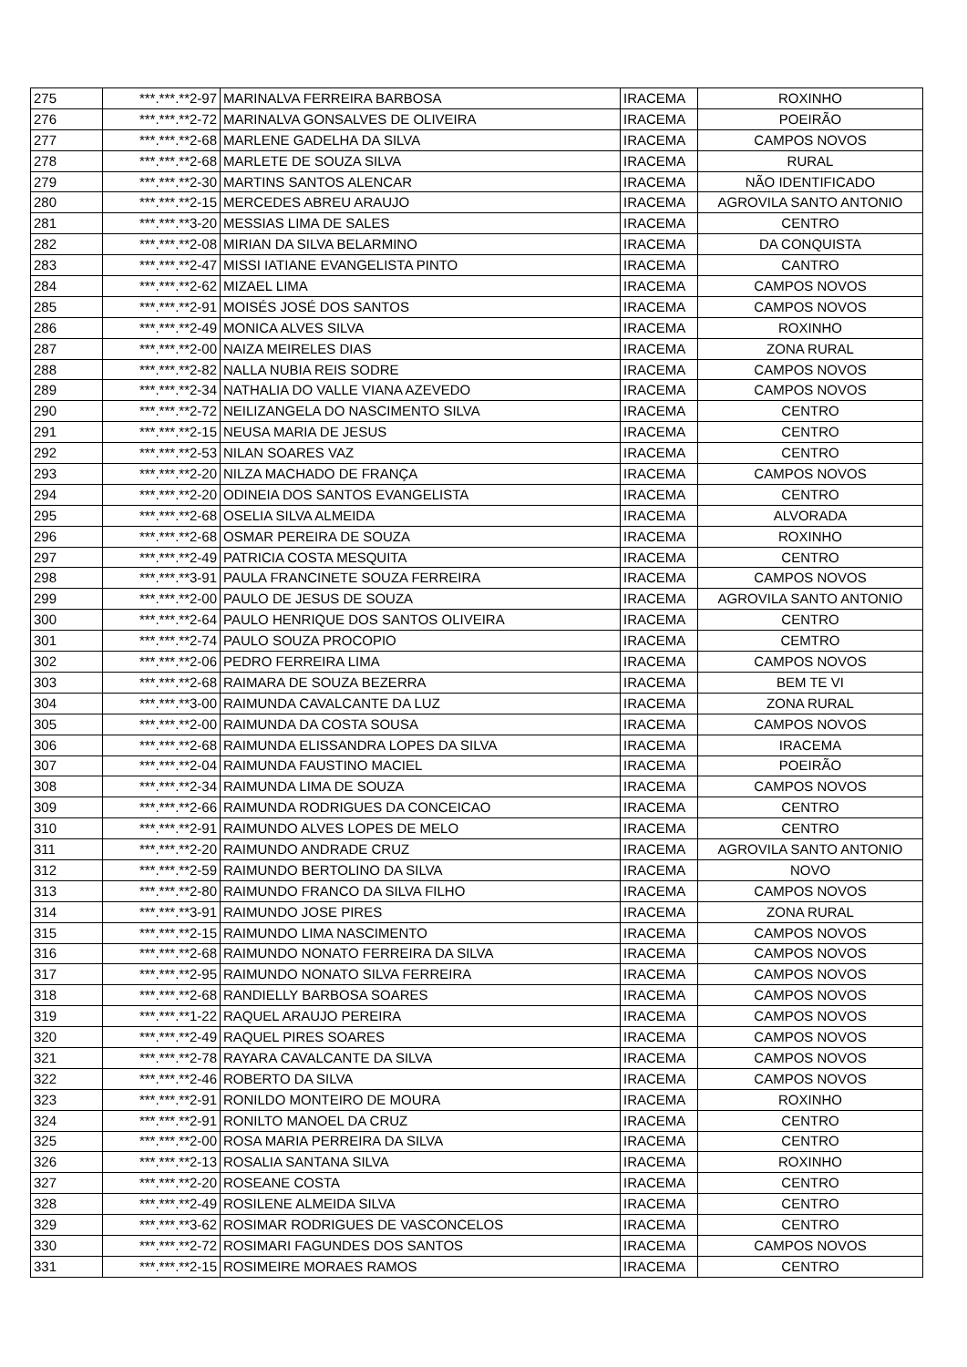| 275 | ***.***.**2-97 | MARINALVA FERREIRA BARBOSA | IRACEMA | ROXINHO |
| 276 | ***.***.**2-72 | MARINALVA GONSALVES DE OLIVEIRA | IRACEMA | POEIRÃO |
| 277 | ***.***.**2-68 | MARLENE GADELHA DA SILVA | IRACEMA | CAMPOS NOVOS |
| 278 | ***.***.**2-68 | MARLETE DE SOUZA SILVA | IRACEMA | RURAL |
| 279 | ***.***.**2-30 | MARTINS SANTOS ALENCAR | IRACEMA | NÃO IDENTIFICADO |
| 280 | ***.***.**2-15 | MERCEDES ABREU ARAUJO | IRACEMA | AGROVILA SANTO ANTONIO |
| 281 | ***.***.**3-20 | MESSIAS LIMA DE SALES | IRACEMA | CENTRO |
| 282 | ***.***.**2-08 | MIRIAN DA SILVA BELARMINO | IRACEMA | DA CONQUISTA |
| 283 | ***.***.**2-47 | MISSI IATIANE EVANGELISTA PINTO | IRACEMA | CANTRO |
| 284 | ***.***.**2-62 | MIZAEL LIMA | IRACEMA | CAMPOS NOVOS |
| 285 | ***.***.**2-91 | MOISÉS JOSÉ DOS SANTOS | IRACEMA | CAMPOS NOVOS |
| 286 | ***.***.**2-49 | MONICA ALVES SILVA | IRACEMA | ROXINHO |
| 287 | ***.***.**2-00 | NAIZA MEIRELES DIAS | IRACEMA | ZONA RURAL |
| 288 | ***.***.**2-82 | NALLA NUBIA REIS SODRE | IRACEMA | CAMPOS NOVOS |
| 289 | ***.***.**2-34 | NATHALIA DO VALLE VIANA AZEVEDO | IRACEMA | CAMPOS NOVOS |
| 290 | ***.***.**2-72 | NEILIZANGELA DO NASCIMENTO SILVA | IRACEMA | CENTRO |
| 291 | ***.***.**2-15 | NEUSA MARIA DE JESUS | IRACEMA | CENTRO |
| 292 | ***.***.**2-53 | NILAN SOARES VAZ | IRACEMA | CENTRO |
| 293 | ***.***.**2-20 | NILZA MACHADO DE FRANÇA | IRACEMA | CAMPOS NOVOS |
| 294 | ***.***.**2-20 | ODINEIA DOS SANTOS EVANGELISTA | IRACEMA | CENTRO |
| 295 | ***.***.**2-68 | OSELIA SILVA ALMEIDA | IRACEMA | ALVORADA |
| 296 | ***.***.**2-68 | OSMAR PEREIRA DE SOUZA | IRACEMA | ROXINHO |
| 297 | ***.***.**2-49 | PATRICIA COSTA MESQUITA | IRACEMA | CENTRO |
| 298 | ***.***.**3-91 | PAULA FRANCINETE SOUZA FERREIRA | IRACEMA | CAMPOS NOVOS |
| 299 | ***.***.**2-00 | PAULO DE JESUS DE SOUZA | IRACEMA | AGROVILA SANTO ANTONIO |
| 300 | ***.***.**2-64 | PAULO HENRIQUE DOS SANTOS OLIVEIRA | IRACEMA | CENTRO |
| 301 | ***.***.**2-74 | PAULO SOUZA PROCOPIO | IRACEMA | CEMTRO |
| 302 | ***.***.**2-06 | PEDRO FERREIRA LIMA | IRACEMA | CAMPOS NOVOS |
| 303 | ***.***.**2-68 | RAIMARA DE SOUZA BEZERRA | IRACEMA | BEM TE VI |
| 304 | ***.***.**3-00 | RAIMUNDA CAVALCANTE DA LUZ | IRACEMA | ZONA RURAL |
| 305 | ***.***.**2-00 | RAIMUNDA DA COSTA SOUSA | IRACEMA | CAMPOS NOVOS |
| 306 | ***.***.**2-68 | RAIMUNDA ELISSANDRA LOPES DA SILVA | IRACEMA | IRACEMA |
| 307 | ***.***.**2-04 | RAIMUNDA FAUSTINO MACIEL | IRACEMA | POEIRÃO |
| 308 | ***.***.**2-34 | RAIMUNDA LIMA DE SOUZA | IRACEMA | CAMPOS NOVOS |
| 309 | ***.***.**2-66 | RAIMUNDA RODRIGUES DA CONCEICAO | IRACEMA | CENTRO |
| 310 | ***.***.**2-91 | RAIMUNDO ALVES LOPES DE MELO | IRACEMA | CENTRO |
| 311 | ***.***.**2-20 | RAIMUNDO ANDRADE CRUZ | IRACEMA | AGROVILA SANTO ANTONIO |
| 312 | ***.***.**2-59 | RAIMUNDO BERTOLINO DA SILVA | IRACEMA | NOVO |
| 313 | ***.***.**2-80 | RAIMUNDO FRANCO DA SILVA FILHO | IRACEMA | CAMPOS NOVOS |
| 314 | ***.***.**3-91 | RAIMUNDO JOSE PIRES | IRACEMA | ZONA RURAL |
| 315 | ***.***.**2-15 | RAIMUNDO LIMA NASCIMENTO | IRACEMA | CAMPOS NOVOS |
| 316 | ***.***.**2-68 | RAIMUNDO NONATO FERREIRA DA SILVA | IRACEMA | CAMPOS NOVOS |
| 317 | ***.***.**2-95 | RAIMUNDO NONATO SILVA FERREIRA | IRACEMA | CAMPOS NOVOS |
| 318 | ***.***.**2-68 | RANDIELLY BARBOSA SOARES | IRACEMA | CAMPOS NOVOS |
| 319 | ***.***.**1-22 | RAQUEL ARAUJO PEREIRA | IRACEMA | CAMPOS NOVOS |
| 320 | ***.***.**2-49 | RAQUEL PIRES SOARES | IRACEMA | CAMPOS NOVOS |
| 321 | ***.***.**2-78 | RAYARA CAVALCANTE DA SILVA | IRACEMA | CAMPOS NOVOS |
| 322 | ***.***.**2-46 | ROBERTO DA SILVA | IRACEMA | CAMPOS NOVOS |
| 323 | ***.***.**2-91 | RONILDO MONTEIRO DE MOURA | IRACEMA | ROXINHO |
| 324 | ***.***.**2-91 | RONILTO MANOEL DA CRUZ | IRACEMA | CENTRO |
| 325 | ***.***.**2-00 | ROSA MARIA PERREIRA DA SILVA | IRACEMA | CENTRO |
| 326 | ***.***.**2-13 | ROSALIA SANTANA SILVA | IRACEMA | ROXINHO |
| 327 | ***.***.**2-20 | ROSEANE COSTA | IRACEMA | CENTRO |
| 328 | ***.***.**2-49 | ROSILENE ALMEIDA SILVA | IRACEMA | CENTRO |
| 329 | ***.***.**3-62 | ROSIMAR RODRIGUES DE VASCONCELOS | IRACEMA | CENTRO |
| 330 | ***.***.**2-72 | ROSIMARI FAGUNDES DOS SANTOS | IRACEMA | CAMPOS NOVOS |
| 331 | ***.***.**2-15 | ROSIMEIRE MORAES RAMOS | IRACEMA | CENTRO |